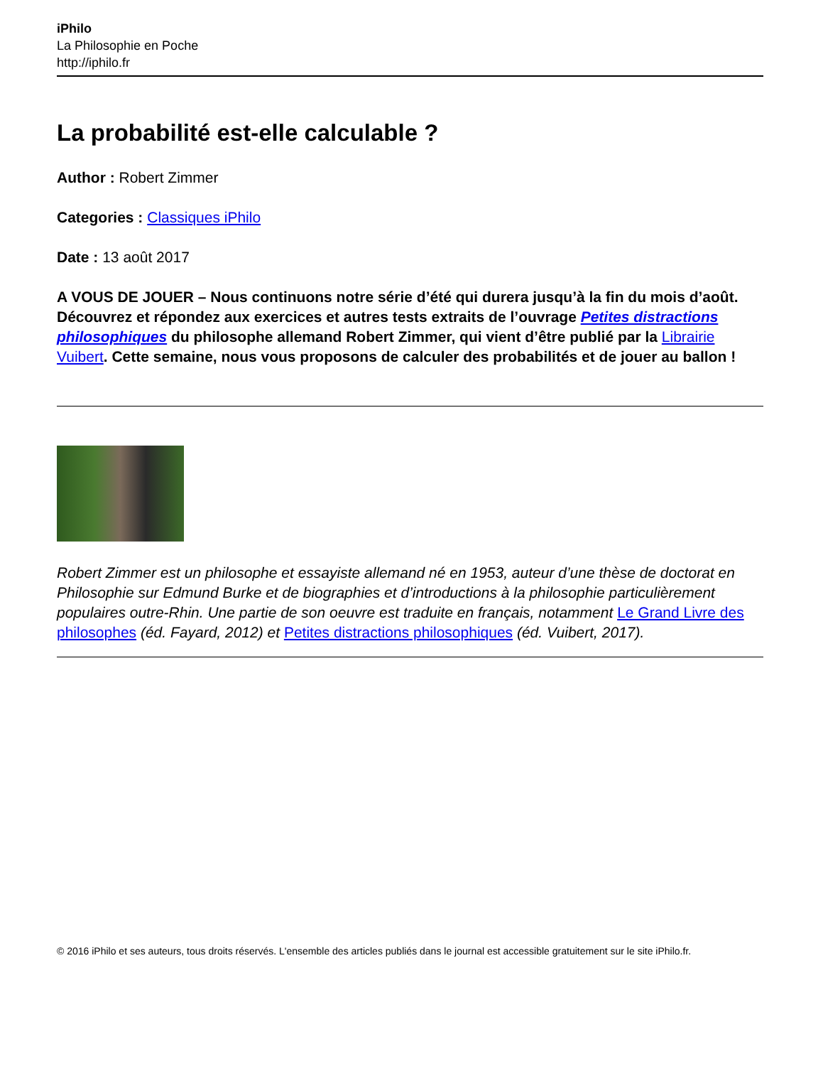iPhilo
La Philosophie en Poche
http://iphilo.fr
La probabilité est-elle calculable ?
Author : Robert Zimmer
Categories : Classiques iPhilo
Date : 13 août 2017
A VOUS DE JOUER – Nous continuons notre série d’été qui durera jusqu’à la fin du mois d’août. Découvrez et répondez aux exercices et autres tests extraits de l’ouvrage Petites distractions philosophiques du philosophe allemand Robert Zimmer, qui vient d’être publié par la Librairie Vuibert. Cette semaine, nous vous proposons de calculer des probabilités et de jouer au ballon !
Robert Zimmer est un philosophe et essayiste allemand né en 1953, auteur d’une thèse de doctorat en Philosophie sur Edmund Burke et de biographies et d’introductions à la philosophie particulièrement populaires outre-Rhin. Une partie de son oeuvre est traduite en français, notamment Le Grand Livre des philosophes (éd. Fayard, 2012) et Petites distractions philosophiques (éd. Vuibert, 2017).
© 2016 iPhilo et ses auteurs, tous droits réservés. L'ensemble des articles publiés dans le journal est accessible gratuitement sur le site iPhilo.fr.